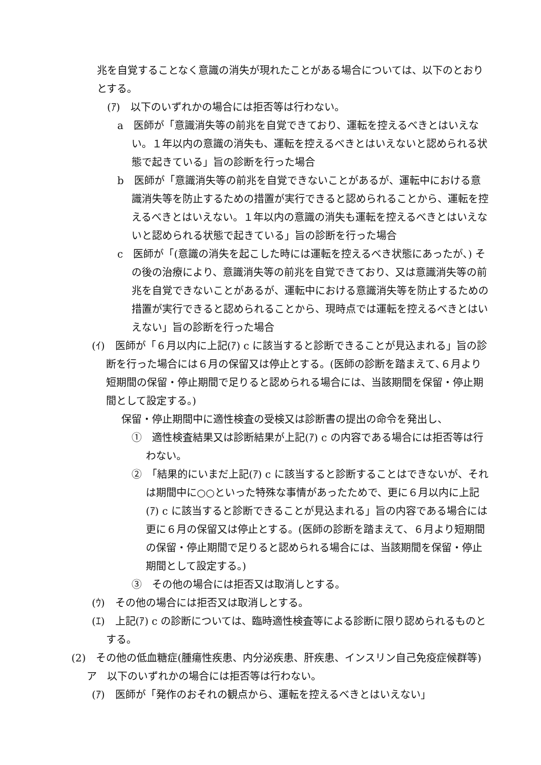兆を自覚することなく意識の消失が現れたことがある場合については、以下のとおりとする。
(ｱ)　以下のいずれかの場合には拒否等は行わない。
a　医師が「意識消失等の前兆を自覚できており、運転を控えるべきとはいえない。１年以内の意識の消失も、運転を控えるべきとはいえないと認められる状態で起きている」旨の診断を行った場合
b　医師が「意識消失等の前兆を自覚できないことがあるが、運転中における意識消失等を防止するための措置が実行できると認められることから、運転を控えるべきとはいえない。１年以内の意識の消失も運転を控えるべきとはいえないと認められる状態で起きている」旨の診断を行った場合
c　医師が「(意識の消失を起こした時には運転を控えるべき状態にあったが､) その後の治療により、意識消失等の前兆を自覚できており、又は意識消失等の前兆を自覚できないことがあるが、運転中における意識消失等を防止するための措置が実行できると認められることから、現時点では運転を控えるべきとはいえない」旨の診断を行った場合
(ｲ)　医師が「６月以内に上記(ｱ) c に該当すると診断できることが見込まれる」旨の診断を行った場合には６月の保留又は停止とする。(医師の診断を踏まえて､６月より短期間の保留・停止期間で足りると認められる場合には、当該期間を保留・停止期間として設定する。)
保留・停止期間中に適性検査の受検又は診断書の提出の命令を発出し、
①　適性検査結果又は診断結果が上記(ｱ) c の内容である場合には拒否等は行わない。
②　「結果的にいまだ上記(ｱ) c に該当すると診断することはできないが、それは期間中に○○といった特殊な事情があったためで、更に６月以内に上記(ｱ) c に該当すると診断できることが見込まれる」旨の内容である場合には更に６月の保留又は停止とする。(医師の診断を踏まえて、６月より短期間の保留・停止期間で足りると認められる場合には、当該期間を保留・停止期間として設定する。)
③　その他の場合には拒否又は取消しとする。
(ｳ)　その他の場合には拒否又は取消しとする。
(ｴ)　上記(ｱ) c の診断については、臨時適性検査等による診断に限り認められるものとする。
(2)　その他の低血糖症(腫瘍性疾患、内分泌疾患、肝疾患、インスリン自己免疫症候群等)
ア　以下のいずれかの場合には拒否等は行わない。
(ｱ)　医師が「発作のおそれの観点から、運転を控えるべきとはいえない」